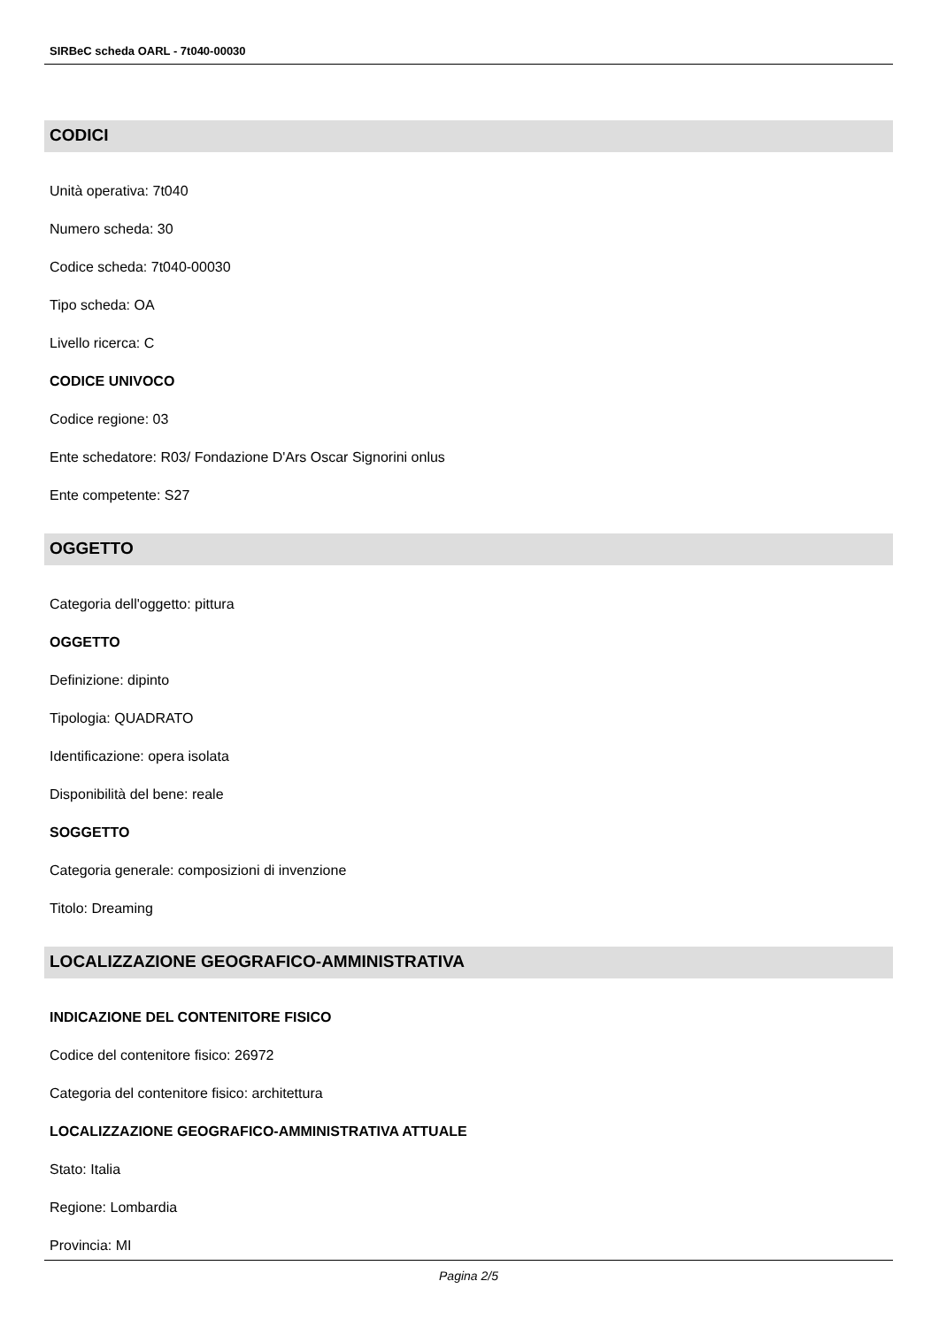SIRBeC scheda OARL - 7t040-00030
CODICI
Unità operativa: 7t040
Numero scheda: 30
Codice scheda: 7t040-00030
Tipo scheda: OA
Livello ricerca: C
CODICE UNIVOCO
Codice regione: 03
Ente schedatore: R03/ Fondazione D'Ars Oscar Signorini onlus
Ente competente: S27
OGGETTO
Categoria dell'oggetto: pittura
OGGETTO
Definizione: dipinto
Tipologia: QUADRATO
Identificazione: opera isolata
Disponibilità del bene: reale
SOGGETTO
Categoria generale: composizioni di invenzione
Titolo: Dreaming
LOCALIZZAZIONE GEOGRAFICO-AMMINISTRATIVA
INDICAZIONE DEL CONTENITORE FISICO
Codice del contenitore fisico: 26972
Categoria del contenitore fisico: architettura
LOCALIZZAZIONE GEOGRAFICO-AMMINISTRATIVA ATTUALE
Stato: Italia
Regione: Lombardia
Provincia: MI
Pagina 2/5